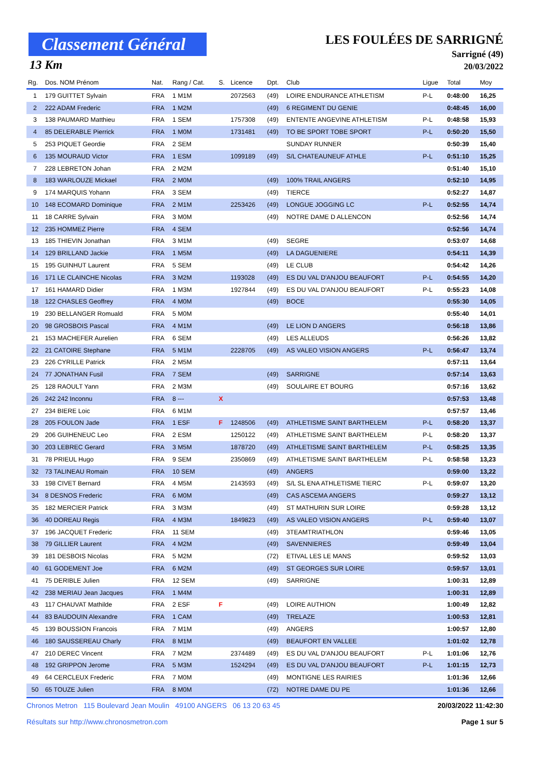Classement Général
13 Km
LES FOULÉES DE SARRIGNÉ
Sarrigné (49)
20/03/2022
| Rg. | Dos. NOM Prénom | Nat. | Rang / Cat. | S. | Licence | Dpt. | Club | Ligue | Total | Moy |
| --- | --- | --- | --- | --- | --- | --- | --- | --- | --- | --- |
| 1 | 179 GUITTET Sylvain | FRA | 1 M1M | | 2072563 | (49) | LOIRE ENDURANCE ATHLETISM | P-L | 0:48:00 | 16,25 |
| 2 | 222 ADAM Frederic | FRA | 1 M2M | | | (49) | 6 REGIMENT DU GENIE | | 0:48:45 | 16,00 |
| 3 | 138 PAUMARD Matthieu | FRA | 1 SEM | | 1757308 | (49) | ENTENTE ANGEVINE ATHLETISM | P-L | 0:48:58 | 15,93 |
| 4 | 85 DELERABLE Pierrick | FRA | 1 M0M | | 1731481 | (49) | TO BE SPORT TOBE SPORT | P-L | 0:50:20 | 15,50 |
| 5 | 253 PIQUET Geordie | FRA | 2 SEM | | | | SUNDAY RUNNER | | 0:50:39 | 15,40 |
| 6 | 135 MOURAUD Victor | FRA | 1 ESM | | 1099189 | (49) | S/L CHATEAUNEUF ATHLE | P-L | 0:51:10 | 15,25 |
| 7 | 228 LEBRETON Johan | FRA | 2 M2M | | | | | | 0:51:40 | 15,10 |
| 8 | 183 WARLOUZE Mickael | FRA | 2 M0M | | | (49) | 100% TRAIL ANGERS | | 0:52:10 | 14,95 |
| 9 | 174 MARQUIS Yohann | FRA | 3 SEM | | | (49) | TIERCE | | 0:52:27 | 14,87 |
| 10 | 148 ECOMARD Dominique | FRA | 2 M1M | | 2253426 | (49) | LONGUE JOGGING LC | P-L | 0:52:55 | 14,74 |
| 11 | 18 CARRE Sylvain | FRA | 3 M0M | | | (49) | NOTRE DAME D ALLENCON | | 0:52:56 | 14,74 |
| 12 | 235 HOMMEZ Pierre | FRA | 4 SEM | | | | | | 0:52:56 | 14,74 |
| 13 | 185 THIEVIN Jonathan | FRA | 3 M1M | | | (49) | SEGRE | | 0:53:07 | 14,68 |
| 14 | 129 BRILLAND Jackie | FRA | 1 M5M | | | (49) | LA DAGUENIERE | | 0:54:11 | 14,39 |
| 15 | 195 GUINHUT Laurent | FRA | 5 SEM | | | (49) | LE CLUB | | 0:54:42 | 14,26 |
| 16 | 171 LE CLAINCHE Nicolas | FRA | 3 M2M | | 1193028 | (49) | ES DU VAL D'ANJOU BEAUFORT | P-L | 0:54:55 | 14,20 |
| 17 | 161 HAMARD Didier | FRA | 1 M3M | | 1927844 | (49) | ES DU VAL D'ANJOU BEAUFORT | P-L | 0:55:23 | 14,08 |
| 18 | 122 CHASLES Geoffrey | FRA | 4 M0M | | | (49) | BOCE | | 0:55:30 | 14,05 |
| 19 | 230 BELLANGER Romuald | FRA | 5 M0M | | | | | | 0:55:40 | 14,01 |
| 20 | 98 GROSBOIS Pascal | FRA | 4 M1M | | | (49) | LE LION D ANGERS | | 0:56:18 | 13,86 |
| 21 | 153 MACHEFER Aurelien | FRA | 6 SEM | | | (49) | LES ALLEUDS | | 0:56:26 | 13,82 |
| 22 | 21 CATOIRE Stephane | FRA | 5 M1M | | 2228705 | (49) | AS VALEO VISION ANGERS | P-L | 0:56:47 | 13,74 |
| 23 | 226 CYRILLE Patrick | FRA | 2 M5M | | | | | | 0:57:11 | 13,64 |
| 24 | 77 JONATHAN Fusil | FRA | 7 SEM | | | (49) | SARRIGNE | | 0:57:14 | 13,63 |
| 25 | 128 RAOULT Yann | FRA | 2 M3M | | | (49) | SOULAIRE ET BOURG | | 0:57:16 | 13,62 |
| 26 | 242 242 Inconnu | FRA | 8 --- | X | | | | | 0:57:53 | 13,48 |
| 27 | 234 BIERE Loic | FRA | 6 M1M | | | | | | 0:57:57 | 13,46 |
| 28 | 205 FOULON Jade | FRA | 1 ESF | F | 1248506 | (49) | ATHLETISME SAINT BARTHELEM | P-L | 0:58:20 | 13,37 |
| 29 | 206 GUIHENEUC Leo | FRA | 2 ESM | | 1250122 | (49) | ATHLETISME SAINT BARTHELEM | P-L | 0:58:20 | 13,37 |
| 30 | 203 LEBREC Gerard | FRA | 3 M5M | | 1878720 | (49) | ATHLETISME SAINT BARTHELEM | P-L | 0:58:25 | 13,35 |
| 31 | 78 PRIEUL Hugo | FRA | 9 SEM | | 2350869 | (49) | ATHLETISME SAINT BARTHELEM | P-L | 0:58:58 | 13,23 |
| 32 | 73 TALINEAU Romain | FRA | 10 SEM | | | (49) | ANGERS | | 0:59:00 | 13,22 |
| 33 | 198 CIVET Bernard | FRA | 4 M5M | | 2143593 | (49) | S/L SL ENA ATHLETISME TIERC | P-L | 0:59:07 | 13,20 |
| 34 | 8 DESNOS Frederic | FRA | 6 M0M | | | (49) | CAS ASCEMA ANGERS | | 0:59:27 | 13,12 |
| 35 | 182 MERCIER Patrick | FRA | 3 M3M | | | (49) | ST MATHURIN SUR LOIRE | | 0:59:28 | 13,12 |
| 36 | 40 DOREAU Regis | FRA | 4 M3M | | 1849823 | (49) | AS VALEO VISION ANGERS | P-L | 0:59:40 | 13,07 |
| 37 | 196 JACQUET Frederic | FRA | 11 SEM | | | (49) | 3TEAMTRIATHLON | | 0:59:46 | 13,05 |
| 38 | 79 GILLIER Laurent | FRA | 4 M2M | | | (49) | SAVENNIERES | | 0:59:49 | 13,04 |
| 39 | 181 DESBOIS Nicolas | FRA | 5 M2M | | | (72) | ETIVAL LES LE MANS | | 0:59:52 | 13,03 |
| 40 | 61 GODEMENT Joe | FRA | 6 M2M | | | (49) | ST GEORGES SUR LOIRE | | 0:59:57 | 13,01 |
| 41 | 75 DERIBLE Julien | FRA | 12 SEM | | | (49) | SARRIGNE | | 1:00:31 | 12,89 |
| 42 | 238 MERIAU Jean Jacques | FRA | 1 M4M | | | | | | 1:00:31 | 12,89 |
| 43 | 117 CHAUVAT Mathilde | FRA | 2 ESF | F | | (49) | LOIRE AUTHION | | 1:00:49 | 12,82 |
| 44 | 83 BAUDOUIN Alexandre | FRA | 1 CAM | | | (49) | TRELAZE | | 1:00:53 | 12,81 |
| 45 | 139 BOUSSION Francois | FRA | 7 M1M | | | (49) | ANGERS | | 1:00:57 | 12,80 |
| 46 | 180 SAUSSEREAU Charly | FRA | 8 M1M | | | (49) | BEAUFORT EN VALLEE | | 1:01:02 | 12,78 |
| 47 | 210 DEREC Vincent | FRA | 7 M2M | | 2374489 | (49) | ES DU VAL D'ANJOU BEAUFORT | P-L | 1:01:06 | 12,76 |
| 48 | 192 GRIPPON Jerome | FRA | 5 M3M | | 1524294 | (49) | ES DU VAL D'ANJOU BEAUFORT | P-L | 1:01:15 | 12,73 |
| 49 | 64 CERCLEUX Frederic | FRA | 7 M0M | | | (49) | MONTIGNE LES RAIRIES | | 1:01:36 | 12,66 |
| 50 | 65 TOUZE Julien | FRA | 8 M0M | | | (72) | NOTRE DAME DU PE | | 1:01:36 | 12,66 |
Chronos Metron 115 Boulevard Jean Moulin 49100 ANGERS 06 13 20 63 45
Résultats sur http://www.chronosmetron.com
20/03/2022 11:42:30
Page 1 sur 5